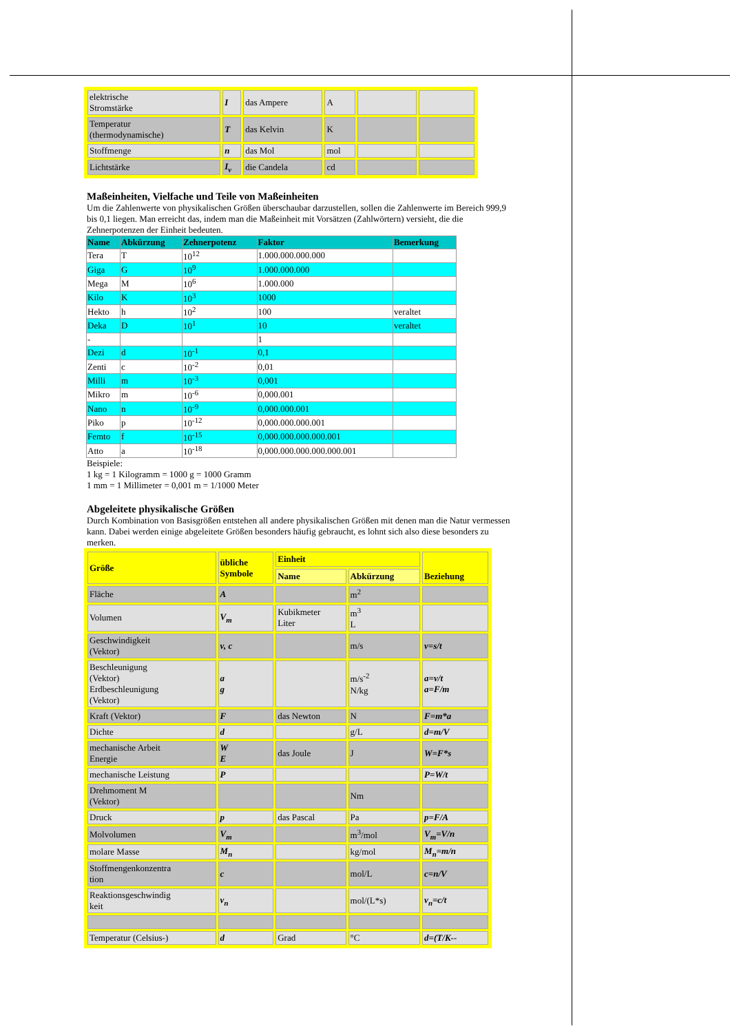| elektrische Stromstärke | I | das Ampere | A | | |
| Temperatur (thermodynamische) | T | das Kelvin | K | | |
| Stoffmenge | n | das Mol | mol | | |
| Lichtstärke | I<sub>v</sub> | die Candela | cd | | |
Maßeinheiten, Vielfache und Teile von Maßeinheiten
Um die Zahlenwerte von physikalischen Größen überschaubar darzustellen, sollen die Zahlenwerte im Bereich 999,9 bis 0,1 liegen. Man erreicht das, indem man die Maßeinheit mit Vorsätzen (Zahlwörtern) versieht, die die Zehnerpotenzen der Einheit bedeuten.
| Name | Abkürzung | Zehnerpotenz | Faktor | Bemerkung |
| --- | --- | --- | --- | --- |
| Tera | T | 10<sup>12</sup> | 1.000.000.000.000 | |
| Giga | G | 10<sup>9</sup> | 1.000.000.000 | |
| Mega | M | 10<sup>6</sup> | 1.000.000 | |
| Kilo | K | 10<sup>3</sup> | 1000 | |
| Hekto | h | 10<sup>2</sup> | 100 | veraltet |
| Deka | D | 10<sup>1</sup> | 10 | veraltet |
| - | | | 1 | |
| Dezi | d | 10<sup>-1</sup> | 0,1 | |
| Zenti | c | 10<sup>-2</sup> | 0,01 | |
| Milli | m | 10<sup>-3</sup> | 0,001 | |
| Mikro | m | 10<sup>-6</sup> | 0,000.001 | |
| Nano | n | 10<sup>-9</sup> | 0,000.000.001 | |
| Piko | p | 10<sup>-12</sup> | 0,000.000.000.001 | |
| Femto | f | 10<sup>-15</sup> | 0,000.000.000.000.001 | |
| Atto | a | 10<sup>-18</sup> | 0,000.000.000.000.000.001 | |
Beispiele:
1 kg = 1 Kilogramm = 1000 g = 1000 Gramm
1 mm = 1 Millimeter = 0,001 m = 1/1000 Meter
Abgeleitete physikalische Größen
Durch Kombination von Basisgrößen entstehen all andere physikalischen Größen mit denen man die Natur vermessen kann. Dabei werden einige abgeleitete Größen besonders häufig gebraucht, es lohnt sich also diese besonders zu merken.
| Größe | übliche Symbole | Einheit | | Beziehung |
| --- | --- | --- | --- | --- |
| | | Name | Abkürzung | |
| Fläche | A | | m<sup>2</sup> | |
| Volumen | V<sub>m</sub> | Kubikmeter Liter | m<sup>3</sup> L | |
| Geschwindigkeit (Vektor) | v, c | | m/s | v=s/t |
| Beschleunigung (Vektor) Erdbeschleunigung (Vektor) | a g | | m/s<sup>-2</sup> N/kg | a=v/t a=F/m |
| Kraft (Vektor) | F | das Newton | N | F=m*a |
| Dichte | d | | g/L | d=m/V |
| mechanische Arbeit Energie | W E | das Joule | J | W=F*s |
| mechanische Leistung | P | | | P=W/t |
| Drehmoment M (Vektor) | | | Nm | |
| Druck | p | das Pascal | Pa | p=F/A |
| Molvolumen | V<sub>m</sub> | | m<sup>3</sup>/mol | V<sub>m</sub>=V/n |
| molare Masse | M<sub>n</sub> | | kg/mol | M<sub>n</sub>=m/n |
| Stoffmengenkonzentra tion | c | | mol/L | c=n/V |
| Reaktionsgeschwindig keit | v<sub>n</sub> | | mol/(L*s) | v<sub>n</sub>=c/t |
| Temperatur (Celsius-) | d | Grad | °C | d=(T/K-- |